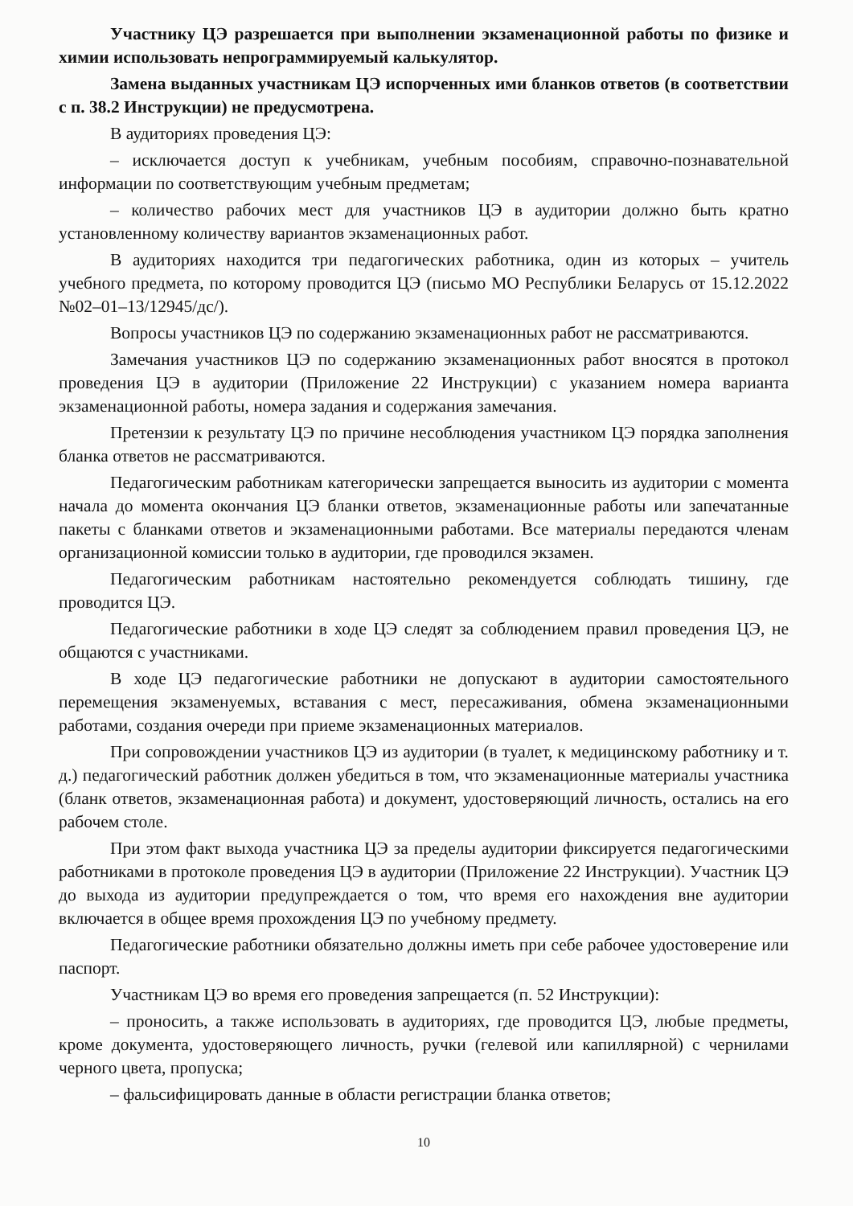Участнику ЦЭ разрешается при выполнении экзаменационной работы по физике и химии использовать непрограммируемый калькулятор.
Замена выданных участникам ЦЭ испорченных ими бланков ответов (в соответствии с п. 38.2 Инструкции) не предусмотрена.
В аудиториях проведения ЦЭ:
– исключается доступ к учебникам, учебным пособиям, справочно-познавательной информации по соответствующим учебным предметам;
– количество рабочих мест для участников ЦЭ в аудитории должно быть кратно установленному количеству вариантов экзаменационных работ.
В аудиториях находится три педагогических работника, один из которых – учитель учебного предмета, по которому проводится ЦЭ (письмо МО Республики Беларусь от 15.12.2022 №02–01–13/12945/дс/).
Вопросы участников ЦЭ по содержанию экзаменационных работ не рассматриваются.
Замечания участников ЦЭ по содержанию экзаменационных работ вносятся в протокол проведения ЦЭ в аудитории (Приложение 22 Инструкции) с указанием номера варианта экзаменационной работы, номера задания и содержания замечания.
Претензии к результату ЦЭ по причине несоблюдения участником ЦЭ порядка заполнения бланка ответов не рассматриваются.
Педагогическим работникам категорически запрещается выносить из аудитории с момента начала до момента окончания ЦЭ бланки ответов, экзаменационные работы или запечатанные пакеты с бланками ответов и экзаменационными работами. Все материалы передаются членам организационной комиссии только в аудитории, где проводился экзамен.
Педагогическим работникам настоятельно рекомендуется соблюдать тишину, где проводится ЦЭ.
Педагогические работники в ходе ЦЭ следят за соблюдением правил проведения ЦЭ, не общаются с участниками.
В ходе ЦЭ педагогические работники не допускают в аудитории самостоятельного перемещения экзаменуемых, вставания с мест, пересаживания, обмена экзаменационными работами, создания очереди при приеме экзаменационных материалов.
При сопровождении участников ЦЭ из аудитории (в туалет, к медицинскому работнику и т. д.) педагогический работник должен убедиться в том, что экзаменационные материалы участника (бланк ответов, экзаменационная работа) и документ, удостоверяющий личность, остались на его рабочем столе.
При этом факт выхода участника ЦЭ за пределы аудитории фиксируется педагогическими работниками в протоколе проведения ЦЭ в аудитории (Приложение 22 Инструкции). Участник ЦЭ до выхода из аудитории предупреждается о том, что время его нахождения вне аудитории включается в общее время прохождения ЦЭ по учебному предмету.
Педагогические работники обязательно должны иметь при себе рабочее удостоверение или паспорт.
Участникам ЦЭ во время его проведения запрещается (п. 52 Инструкции):
– проносить, а также использовать в аудиториях, где проводится ЦЭ, любые предметы, кроме документа, удостоверяющего личность, ручки (гелевой или капиллярной) с чернилами черного цвета, пропуска;
– фальсифицировать данные в области регистрации бланка ответов;
10